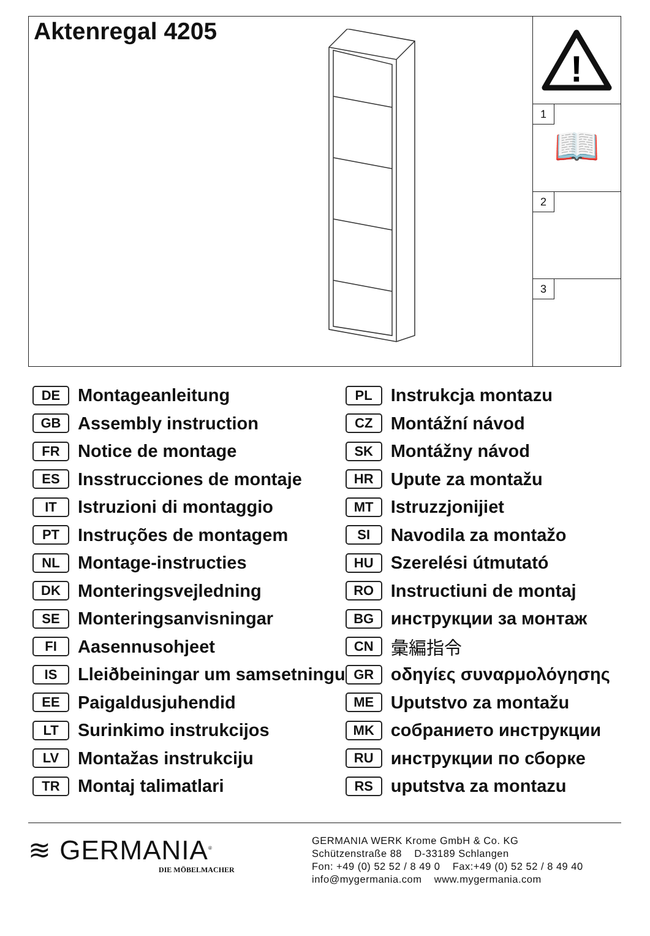Aktenregal 4205
!
1
📖
2
3
DE Montageanleitung
GB Assembly instruction
FR Notice de montage
ES Insstrucciones de montaje
IT Istruzioni di montaggio
PT Instruções de montagem
NL Montage-instructies
DK Monteringsvejledning
SE Monteringsanvisningar
FI Aasennusohjeet
IS Lleiðbeiningar um samsetningu
EE Paigaldusjuhendid
LT Surinkimo instrukcijos
LV Montažas instrukciju
TR Montaj talimatlari
PL Instrukcja montazu
CZ Montážní návod
SK Montážny návod
HR Upute za montažu
MT Istruzzjonijiet
SI Navodila za montažo
HU Szerelési útmutató
RO Instructiuni de montaj
BG инструкции за монтаж
CN 彙編指令
GR οδηγίες συναρμολόγησης
ME Uputstvo za montažu
MK собранието инструкции
RU инструкции по сборке
RS uputstva za montazu
≋ GERMANIA<sup>®</sup>
DIE MÖBELMACHER
GERMANIA WERK Krome GmbH & Co. KG
Schützenstraße 88 D-33189 Schlangen
Fon: +49 (0) 52 52 / 8 49 0 Fax:+49 (0) 52 52 / 8 49 40
info@mygermania.com www.mygermania.com